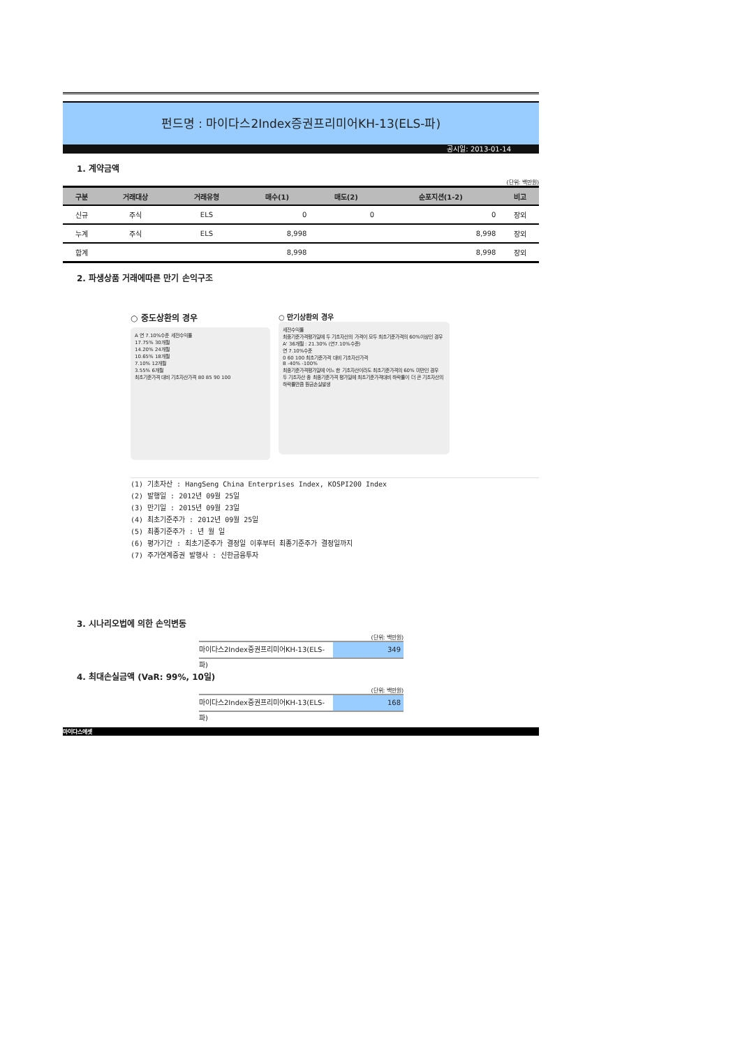펀드명 : 마이다스2Index증권프리미어KH-13(ELS-파)
공시일: 2013-01-14
1. 계약금액
(단위: 백만원)
| 구분 | 거래대상 | 거래유형 | 매수(1) | 매도(2) | 순포지션(1-2) | 비고 |
| --- | --- | --- | --- | --- | --- | --- |
| 신규 | 주식 | ELS | 0 | 0 | 0 | 장외 |
| 누계 | 주식 | ELS | 8,998 | | 8,998 | 장외 |
| 합계 | | | 8,998 | | 8,998 | 장외 |
2. 파생상품 거래에따른 만기 손익구조
○ 중도상환의 경우
A 연 7.10%수준 세전수익률
17.75% 30개월
14.20% 24개월
10.65% 18개월
7.10% 12개월
3.55% 6개월
최초기준가격 대비 기초자산가격 80 85 90 100
○ 만기상환의 경우
세전수익률
최종기준가격평가일에 두 기초자산의 가격이 모두 최초기준가격의 60%이상인 경우
A' 36개월 : 21.30% (연7.10%수준)
연 7.10%수준
0 60 100 최초기준가격 대비 기초자산가격
B -40% -100%
최종기준가격평가일에 어느 한 기초자산이라도 최초기준가격의 60% 미만인 경우
두 기초자산 중 최종기준가격 평가일에 최초기준가격대비 하락률이 더 큰 기초자산의 하락률만큼 원금손실발생
(1) 기초자산 : HangSeng China Enterprises Index, KOSPI200 Index
(2) 발행일 : 2012년 09월 25일
(3) 만기일 : 2015년 09월 23일
(4) 최초기준주가 : 2012년 09월 25일
(5) 최종기준주가 : 년 월 일
(6) 평가기간 : 최초기준주가 결정일 이후부터 최종기준주가 결정일까지
(7) 주가연계증권 발행사 : 신한금융투자
3. 시나리오법에 의한 손익변동
(단위: 백만원)
마이다스2Index증권프리미어KH-13(ELS-파)
349
4. 최대손실금액 (VaR: 99%, 10일)
(단위: 백만원)
마이다스2Index증권프리미어KH-13(ELS-파)
168
마이다스에셋